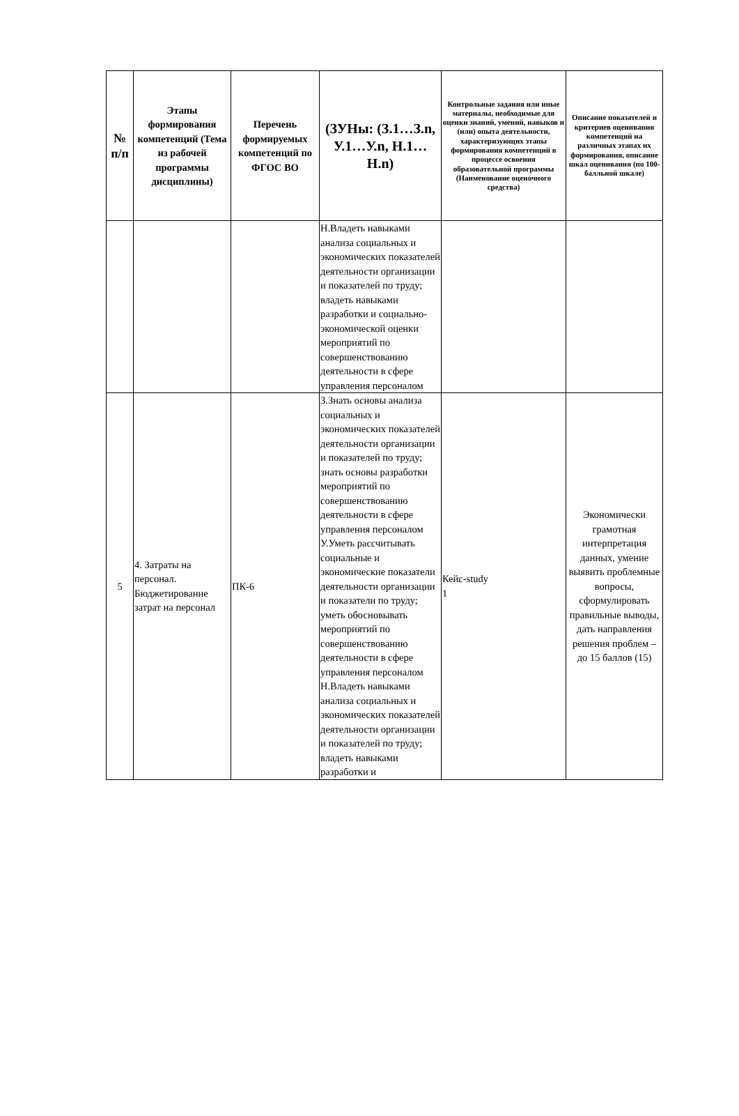| № п/п | Этапы формирования компетенций (Тема из рабочей программы дисциплины) | Перечень формируемых компетенций по ФГОС ВО | (ЗУНы: (З.1…З.n, У.1…У.n, Н.1…Н.n) | Контрольные задания или иные материалы, необходимые для оценки знаний, умений, навыков и (или) опыта деятельности, характеризующих этапы формирования компетенций в процессе освоения образовательной программы (Наименование оценочного средства) | Описание показателей и критериев оценивания компетенций на различных этапах их формирования, описание шкал оценивания (по 100-балльной шкале) |
| --- | --- | --- | --- | --- | --- |
| | | | Н.Владеть навыками анализа социальных и экономических показателей деятельности организации и показателей по труду; владеть навыками разработки и социально-экономической оценки мероприятий по совершенствованию деятельности в сфере управления персоналом | | |
| 5 | 4. Затраты на персонал. Бюджетирование затрат на персонал | ПК-6 | З.Знать основы анализа социальных и экономических показателей деятельности организации и показателей по труду; знать основы разработки мероприятий по совершенствованию деятельности в сфере управления персоналом У.Уметь рассчитывать социальные и экономические показатели деятельности организации и показатели по труду; уметь обосновывать мероприятий по совершенствованию деятельности в сфере управления персоналом Н.Владеть навыками анализа социальных и экономических показателей деятельности организации и показателей по труду; владеть навыками разработки и | Кейс-study 1 | Экономически грамотная интерпретация данных, умение выявить проблемные вопросы, сформулировать правильные выводы, дать направления решения проблем – до 15 баллов (15) |